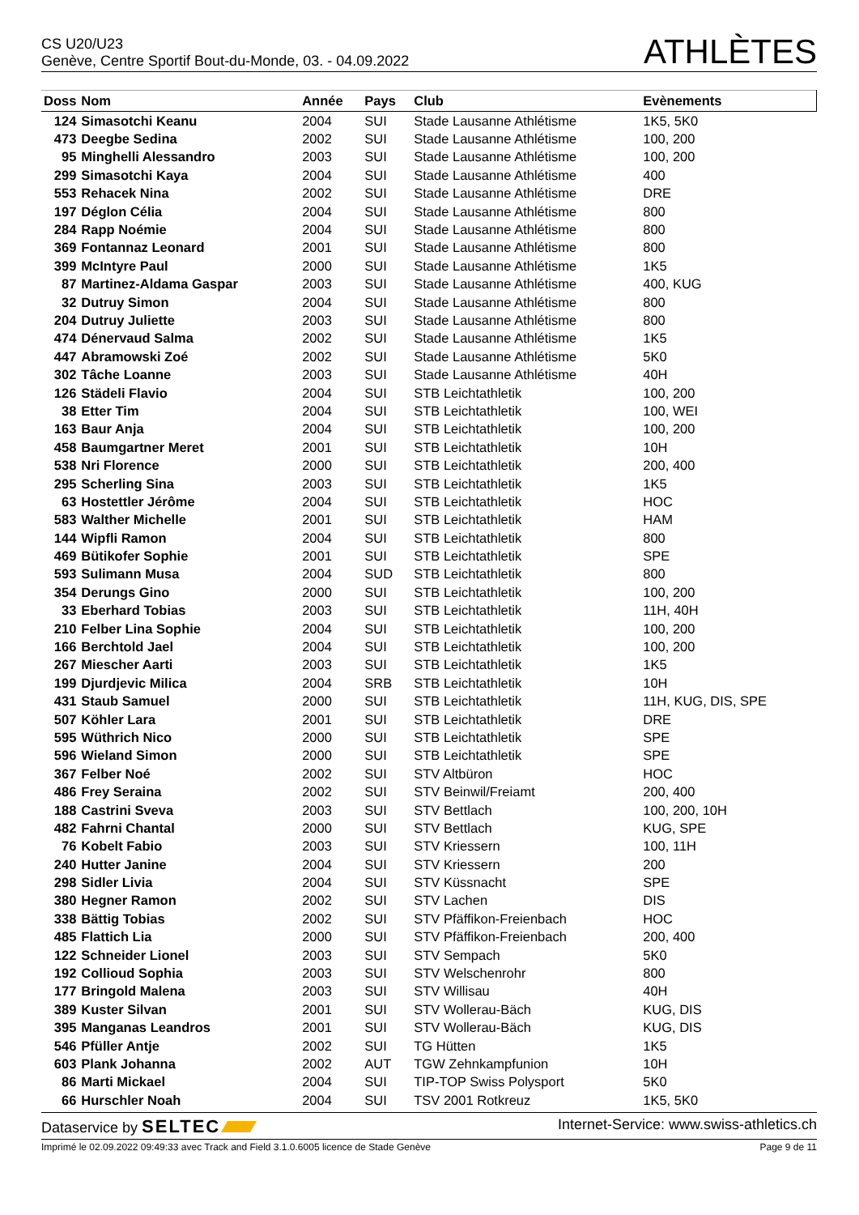CS U20/U23
Genève, Centre Sportif Bout-du-Monde, 03. - 04.09.2022
ATHLÈTES
| Doss | Nom | Année | Pays | Club | Evènements |
| --- | --- | --- | --- | --- | --- |
| 124 | Simasotchi Keanu | 2004 | SUI | Stade Lausanne Athlétisme | 1K5, 5K0 |
| 473 | Deegbe Sedina | 2002 | SUI | Stade Lausanne Athlétisme | 100, 200 |
| 95 | Minghelli Alessandro | 2003 | SUI | Stade Lausanne Athlétisme | 100, 200 |
| 299 | Simasotchi Kaya | 2004 | SUI | Stade Lausanne Athlétisme | 400 |
| 553 | Rehacek Nina | 2002 | SUI | Stade Lausanne Athlétisme | DRE |
| 197 | Déglon Célia | 2004 | SUI | Stade Lausanne Athlétisme | 800 |
| 284 | Rapp Noémie | 2004 | SUI | Stade Lausanne Athlétisme | 800 |
| 369 | Fontannaz Leonard | 2001 | SUI | Stade Lausanne Athlétisme | 800 |
| 399 | McIntyre Paul | 2000 | SUI | Stade Lausanne Athlétisme | 1K5 |
| 87 | Martinez-Aldama Gaspar | 2003 | SUI | Stade Lausanne Athlétisme | 400, KUG |
| 32 | Dutruy Simon | 2004 | SUI | Stade Lausanne Athlétisme | 800 |
| 204 | Dutruy Juliette | 2003 | SUI | Stade Lausanne Athlétisme | 800 |
| 474 | Dénervaud Salma | 2002 | SUI | Stade Lausanne Athlétisme | 1K5 |
| 447 | Abramowski Zoé | 2002 | SUI | Stade Lausanne Athlétisme | 5K0 |
| 302 | Tâche Loanne | 2003 | SUI | Stade Lausanne Athlétisme | 40H |
| 126 | Städeli Flavio | 2004 | SUI | STB Leichtathletik | 100, 200 |
| 38 | Etter Tim | 2004 | SUI | STB Leichtathletik | 100, WEI |
| 163 | Baur Anja | 2004 | SUI | STB Leichtathletik | 100, 200 |
| 458 | Baumgartner Meret | 2001 | SUI | STB Leichtathletik | 10H |
| 538 | Nri Florence | 2000 | SUI | STB Leichtathletik | 200, 400 |
| 295 | Scherling Sina | 2003 | SUI | STB Leichtathletik | 1K5 |
| 63 | Hostettler Jérôme | 2004 | SUI | STB Leichtathletik | HOC |
| 583 | Walther Michelle | 2001 | SUI | STB Leichtathletik | HAM |
| 144 | Wipfli Ramon | 2004 | SUI | STB Leichtathletik | 800 |
| 469 | Bütikofer Sophie | 2001 | SUI | STB Leichtathletik | SPE |
| 593 | Sulimann Musa | 2004 | SUD | STB Leichtathletik | 800 |
| 354 | Derungs Gino | 2000 | SUI | STB Leichtathletik | 100, 200 |
| 33 | Eberhard Tobias | 2003 | SUI | STB Leichtathletik | 11H, 40H |
| 210 | Felber Lina Sophie | 2004 | SUI | STB Leichtathletik | 100, 200 |
| 166 | Berchtold Jael | 2004 | SUI | STB Leichtathletik | 100, 200 |
| 267 | Miescher Aarti | 2003 | SUI | STB Leichtathletik | 1K5 |
| 199 | Djurdjevic Milica | 2004 | SRB | STB Leichtathletik | 10H |
| 431 | Staub Samuel | 2000 | SUI | STB Leichtathletik | 11H, KUG, DIS, SPE |
| 507 | Köhler Lara | 2001 | SUI | STB Leichtathletik | DRE |
| 595 | Wüthrich Nico | 2000 | SUI | STB Leichtathletik | SPE |
| 596 | Wieland Simon | 2000 | SUI | STB Leichtathletik | SPE |
| 367 | Felber Noé | 2002 | SUI | STV Altbüron | HOC |
| 486 | Frey Seraina | 2002 | SUI | STV Beinwil/Freiamt | 200, 400 |
| 188 | Castrini Sveva | 2003 | SUI | STV Bettlach | 100, 200, 10H |
| 482 | Fahrni Chantal | 2000 | SUI | STV Bettlach | KUG, SPE |
| 76 | Kobelt Fabio | 2003 | SUI | STV Kriessern | 100, 11H |
| 240 | Hutter Janine | 2004 | SUI | STV Kriessern | 200 |
| 298 | Sidler Livia | 2004 | SUI | STV Küssnacht | SPE |
| 380 | Hegner Ramon | 2002 | SUI | STV Lachen | DIS |
| 338 | Bättig Tobias | 2002 | SUI | STV Pfäffikon-Freienbach | HOC |
| 485 | Flattich Lia | 2000 | SUI | STV Pfäffikon-Freienbach | 200, 400 |
| 122 | Schneider Lionel | 2003 | SUI | STV Sempach | 5K0 |
| 192 | Collioud Sophia | 2003 | SUI | STV Welschenrohr | 800 |
| 177 | Bringold Malena | 2003 | SUI | STV Willisau | 40H |
| 389 | Kuster Silvan | 2001 | SUI | STV Wollerau-Bäch | KUG, DIS |
| 395 | Manganas Leandros | 2001 | SUI | STV Wollerau-Bäch | KUG, DIS |
| 546 | Pfüller Antje | 2002 | SUI | TG Hütten | 1K5 |
| 603 | Plank Johanna | 2002 | AUT | TGW Zehnkampfunion | 10H |
| 86 | Marti Mickael | 2004 | SUI | TIP-TOP Swiss Polysport | 5K0 |
| 66 | Hurschler Noah | 2004 | SUI | TSV 2001 Rotkreuz | 1K5, 5K0 |
Dataservice by SELTEC Internet-Service: www.swiss-athletics.ch
Imprimé le 02.09.2022 09:49:33 avec Track and Field 3.1.0.6005 licence de Stade Genève Page 9 de 11